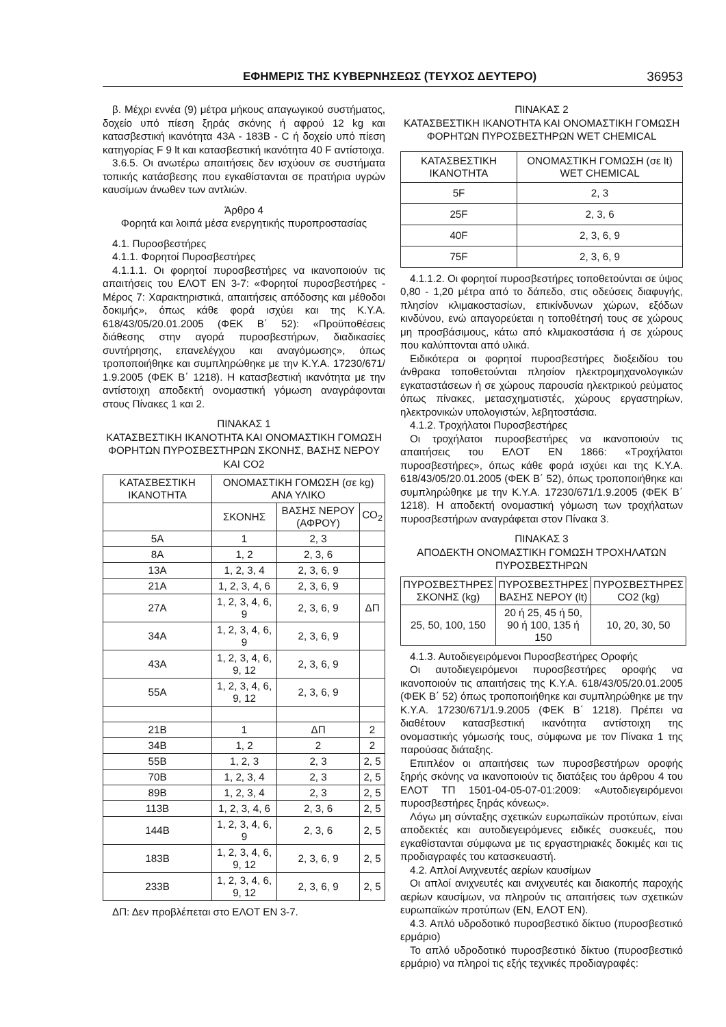ΕΦΗΜΕΡΙΣ ΤΗΣ ΚΥΒΕΡΝΗΣΕΩΣ (ΤΕΥΧΟΣ ΔΕΥΤΕΡΟ) 36953
β. Μέχρι εννέα (9) μέτρα μήκους απαγωγικού συστήματος, δοχείο υπό πίεση ξηράς σκόνης ή αφρού 12 kg και κατασβεστική ικανότητα 43Α - 183Β - C ή δοχείο υπό πίεση κατηγορίας F 9 lt και κατασβεστική ικανότητα 40 F αντίστοιχα.
3.6.5. Οι ανωτέρω απαιτήσεις δεν ισχύουν σε συστήματα τοπικής κατάσβεσης που εγκαθίστανται σε πρατήρια υγρών καυσίμων άνωθεν των αντλιών.
Άρθρο 4
Φορητά και λοιπά μέσα ενεργητικής πυροπροστασίας
4.1. Πυροσβεστήρες
4.1.1. Φορητοί Πυροσβεστήρες
4.1.1.1. Οι φορητοί πυροσβεστήρες να ικανοποιούν τις απαιτήσεις του ΕΛΟΤ ΕΝ 3-7: «Φορητοί πυροσβεστήρες - Μέρος 7: Χαρακτηριστικά, απαιτήσεις απόδοσης και μέθοδοι δοκιμής», όπως κάθε φορά ισχύει και της Κ.Υ.Α. 618/43/05/20.01.2005 (ΦΕΚ Β΄ 52): «Προϋποθέσεις διάθεσης στην αγορά πυροσβεστήρων, διαδικασίες συντήρησης, επανελέγχου και αναγόμωσης», όπως τροποποιήθηκε και συμπληρώθηκε με την Κ.Υ.Α. 17230/671/ 1.9.2005 (ΦΕΚ Β΄ 1218). Η κατασβεστική ικανότητα με την αντίστοιχη αποδεκτή ονομαστική γόμωση αναγράφονται στους Πίνακες 1 και 2.
ΠΙΝΑΚΑΣ 1
ΚΑΤΑΣΒΕΣΤΙΚΗ ΙΚΑΝΟΤΗΤΑ ΚΑΙ ΟΝΟΜΑΣΤΙΚΗ ΓΟΜΩΣΗ ΦΟΡΗΤΩΝ ΠΥΡΟΣΒΕΣΤΗΡΩΝ ΣΚΟΝΗΣ, ΒΑΣΗΣ ΝΕΡΟΥ ΚΑΙ CO2
| ΚΑΤΑΣΒΕΣΤΙΚΗ ΙΚΑΝΟΤΗΤΑ | ΟΝΟΜΑΣΤΙΚΗ ΓΟΜΩΣΗ (σε kg) ΑΝΑ ΥΛΙΚΟ | | |
| --- | --- | --- | --- |
| | ΣΚΟΝΗΣ | ΒΑΣΗΣ ΝΕΡΟΥ (ΑΦΡΟΥ) | CO<sub>2</sub> |
| 5Α | 1 | 2, 3 | |
| 8Α | 1, 2 | 2, 3, 6 | |
| 13Α | 1, 2, 3, 4 | 2, 3, 6, 9 | |
| 21Α | 1, 2, 3, 4, 6 | 2, 3, 6, 9 | |
| 27Α | 1, 2, 3, 4, 6, 9 | 2, 3, 6, 9 | ΔΠ |
| 34Α | 1, 2, 3, 4, 6, 9 | 2, 3, 6, 9 | |
| 43Α | 1, 2, 3, 4, 6, 9, 12 | 2, 3, 6, 9 | |
| 55Α | 1, 2, 3, 4, 6, 9, 12 | 2, 3, 6, 9 | |
| 21Β | 1 | ΔΠ | 2 |
| 34Β | 1, 2 | 2 | 2 |
| 55Β | 1, 2, 3 | 2, 3 | 2, 5 |
| 70Β | 1, 2, 3, 4 | 2, 3 | 2, 5 |
| 89Β | 1, 2, 3, 4 | 2, 3 | 2, 5 |
| 113Β | 1, 2, 3, 4, 6 | 2, 3, 6 | 2, 5 |
| 144Β | 1, 2, 3, 4, 6, 9 | 2, 3, 6 | 2, 5 |
| 183Β | 1, 2, 3, 4, 6, 9, 12 | 2, 3, 6, 9 | 2, 5 |
| 233Β | 1, 2, 3, 4, 6, 9, 12 | 2, 3, 6, 9 | 2, 5 |
ΔΠ: Δεν προβλέπεται στο ΕΛΟΤ ΕΝ 3-7.
ΠΙΝΑΚΑΣ 2
ΚΑΤΑΣΒΕΣΤΙΚΗ ΙΚΑΝΟΤΗΤΑ ΚΑΙ ΟΝΟΜΑΣΤΙΚΗ ΓΟΜΩΣΗ ΦΟΡΗΤΩΝ ΠΥΡΟΣΒΕΣΤΗΡΩΝ WET CHEMICAL
| ΚΑΤΑΣΒΕΣΤΙΚΗ ΙΚΑΝΟΤΗΤΑ | ΟΝΟΜΑΣΤΙΚΗ ΓΟΜΩΣΗ (σε lt) WET CHEMICAL |
| --- | --- |
| 5F | 2, 3 |
| 25F | 2, 3, 6 |
| 40F | 2, 3, 6, 9 |
| 75F | 2, 3, 6, 9 |
4.1.1.2. Οι φορητοί πυροσβεστήρες τοποθετούνται σε ύψος 0,80 - 1,20 μέτρα από το δάπεδο, στις οδεύσεις διαφυγής, πλησίον κλιμακοστασίων, επικίνδυνων χώρων, εξόδων κινδύνου, ενώ απαγορεύεται η τοποθέτησή τους σε χώρους μη προσβάσιμους, κάτω από κλιμακοστάσια ή σε χώρους που καλύπτονται από υλικά.
Ειδικότερα οι φορητοί πυροσβεστήρες διοξειδίου του άνθρακα τοποθετούνται πλησίον ηλεκτρομηχανολογικών εγκαταστάσεων ή σε χώρους παρουσία ηλεκτρικού ρεύματος όπως πίνακες, μετασχηματιστές, χώρους εργαστηρίων, ηλεκτρονικών υπολογιστών, λεβητοστάσια.
4.1.2. Τροχήλατοι Πυροσβεστήρες
Οι τροχήλατοι πυροσβεστήρες να ικανοποιούν τις απαιτήσεις του ΕΛΟΤ ΕΝ 1866: «Τροχήλατοι πυροσβεστήρες», όπως κάθε φορά ισχύει και της Κ.Υ.Α. 618/43/05/20.01.2005 (ΦΕΚ Β΄ 52), όπως τροποποιήθηκε και συμπληρώθηκε με την Κ.Υ.Α. 17230/671/1.9.2005 (ΦΕΚ Β΄ 1218). Η αποδεκτή ονομαστική γόμωση των τροχήλατων πυροσβεστήρων αναγράφεται στον Πίνακα 3.
ΠΙΝΑΚΑΣ 3
ΑΠΟΔΕΚΤΗ ΟΝΟΜΑΣΤΙΚΗ ΓΟΜΩΣΗ ΤΡΟΧΗΛΑΤΩΝ ΠΥΡΟΣΒΕΣΤΗΡΩΝ
| ΠΥΡΟΣΒΕΣΤΗΡΕΣ ΣΚΟΝΗΣ (kg) | ΠΥΡΟΣΒΕΣΤΗΡΕΣ ΒΑΣΗΣ ΝΕΡΟΥ (lt) | ΠΥΡΟΣΒΕΣΤΗΡΕΣ CO2 (kg) |
| --- | --- | --- |
| 25, 50, 100, 150 | 20 ή 25, 45 ή 50, 90 ή 100, 135 ή 150 | 10, 20, 30, 50 |
4.1.3. Αυτοδιεγειρόμενοι Πυροσβεστήρες Οροφής
Οι αυτοδιεγειρόμενοι πυροσβεστήρες οροφής να ικανοποιούν τις απαιτήσεις της Κ.Υ.Α. 618/43/05/20.01.2005 (ΦΕΚ Β΄ 52) όπως τροποποιήθηκε και συμπληρώθηκε με την Κ.Υ.Α. 17230/671/1.9.2005 (ΦΕΚ Β΄ 1218). Πρέπει να διαθέτουν κατασβεστική ικανότητα αντίστοιχη της ονομαστικής γόμωσής τους, σύμφωνα με τον Πίνακα 1 της παρούσας διάταξης.
Επιπλέον οι απαιτήσεις των πυροσβεστήρων οροφής ξηρής σκόνης να ικανοποιούν τις διατάξεις του άρθρου 4 του ΕΛΟΤ ΤΠ 1501-04-05-07-01:2009: «Αυτοδιεγειρόμενοι πυροσβεστήρες ξηράς κόνεως».
Λόγω μη σύνταξης σχετικών ευρωπαϊκών προτύπων, είναι αποδεκτές και αυτοδιεγειρόμενες ειδικές συσκευές, που εγκαθίστανται σύμφωνα με τις εργαστηριακές δοκιμές και τις προδιαγραφές του κατασκευαστή.
4.2. Απλοί Ανιχνευτές αερίων καυσίμων
Οι απλοί ανιχνευτές και ανιχνευτές και διακοπής παροχής αερίων καυσίμων, να πληρούν τις απαιτήσεις των σχετικών ευρωπαϊκών προτύπων (ΕΝ, ΕΛΟΤ ΕΝ).
4.3. Απλό υδροδοτικό πυροσβεστικό δίκτυο (πυροσβεστικό ερμάριο)
Το απλό υδροδοτικό πυροσβεστικό δίκτυο (πυροσβεστικό ερμάριο) να πληροί τις εξής τεχνικές προδιαγραφές: